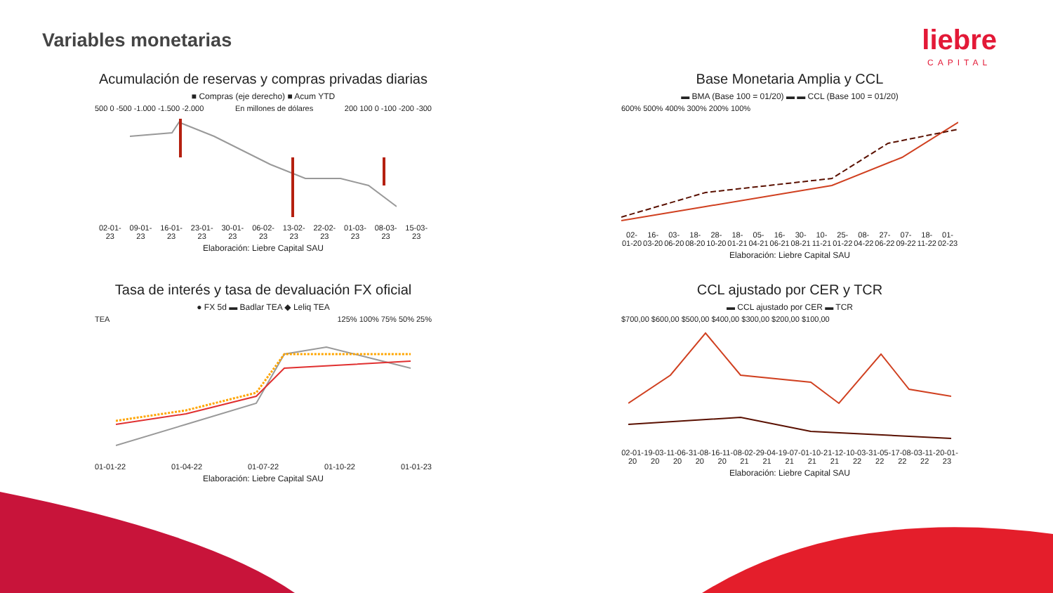Variables monetarias
liebre
CAPITAL
Acumulación de reservas y compras privadas diarias
■ Compras (eje derecho) ■ Acum YTD
500 0 -500 -1.000 -1.500 -2.000 En millones de dólares 200 100 0 -100 -200 -300
02-01-23 09-01-23 16-01-23 23-01-23 30-01-23 06-02-23 13-02-23 22-02-23 01-03-23 08-03-23 15-03-23
Elaboración: Liebre Capital SAU
Base Monetaria Amplia y CCL
▬ BMA (Base 100 = 01/20) ▬ ▬ CCL (Base 100 = 01/20)
600% 500% 400% 300% 200% 100%
02-01-20 16-03-20 03-06-20 18-08-20 28-10-20 18-01-21 05-04-21 16-06-21 30-08-21 10-11-21 25-01-22 08-04-22 27-06-22 07-09-22 18-11-22 01-02-23
Elaboración: Liebre Capital SAU
Tasa de interés y tasa de devaluación FX oficial
● FX 5d ▬ Badlar TEA ◆ Leliq TEA
TEA 125% 100% 75% 50% 25%
01-01-22 01-04-22 01-07-22 01-10-22 01-01-23
Elaboración: Liebre Capital SAU
CCL ajustado por CER y TCR
▬ CCL ajustado por CER ▬ TCR
$700,00 $600,00 $500,00 $400,00 $300,00 $200,00 $100,00
02-01-20 19-03-20 11-06-20 31-08-20 16-11-20 08-02-21 29-04-21 19-07-21 01-10-21 21-12-21 10-03-22 31-05-22 17-08-22 03-11-22 20-01-23
Elaboración: Liebre Capital SAU